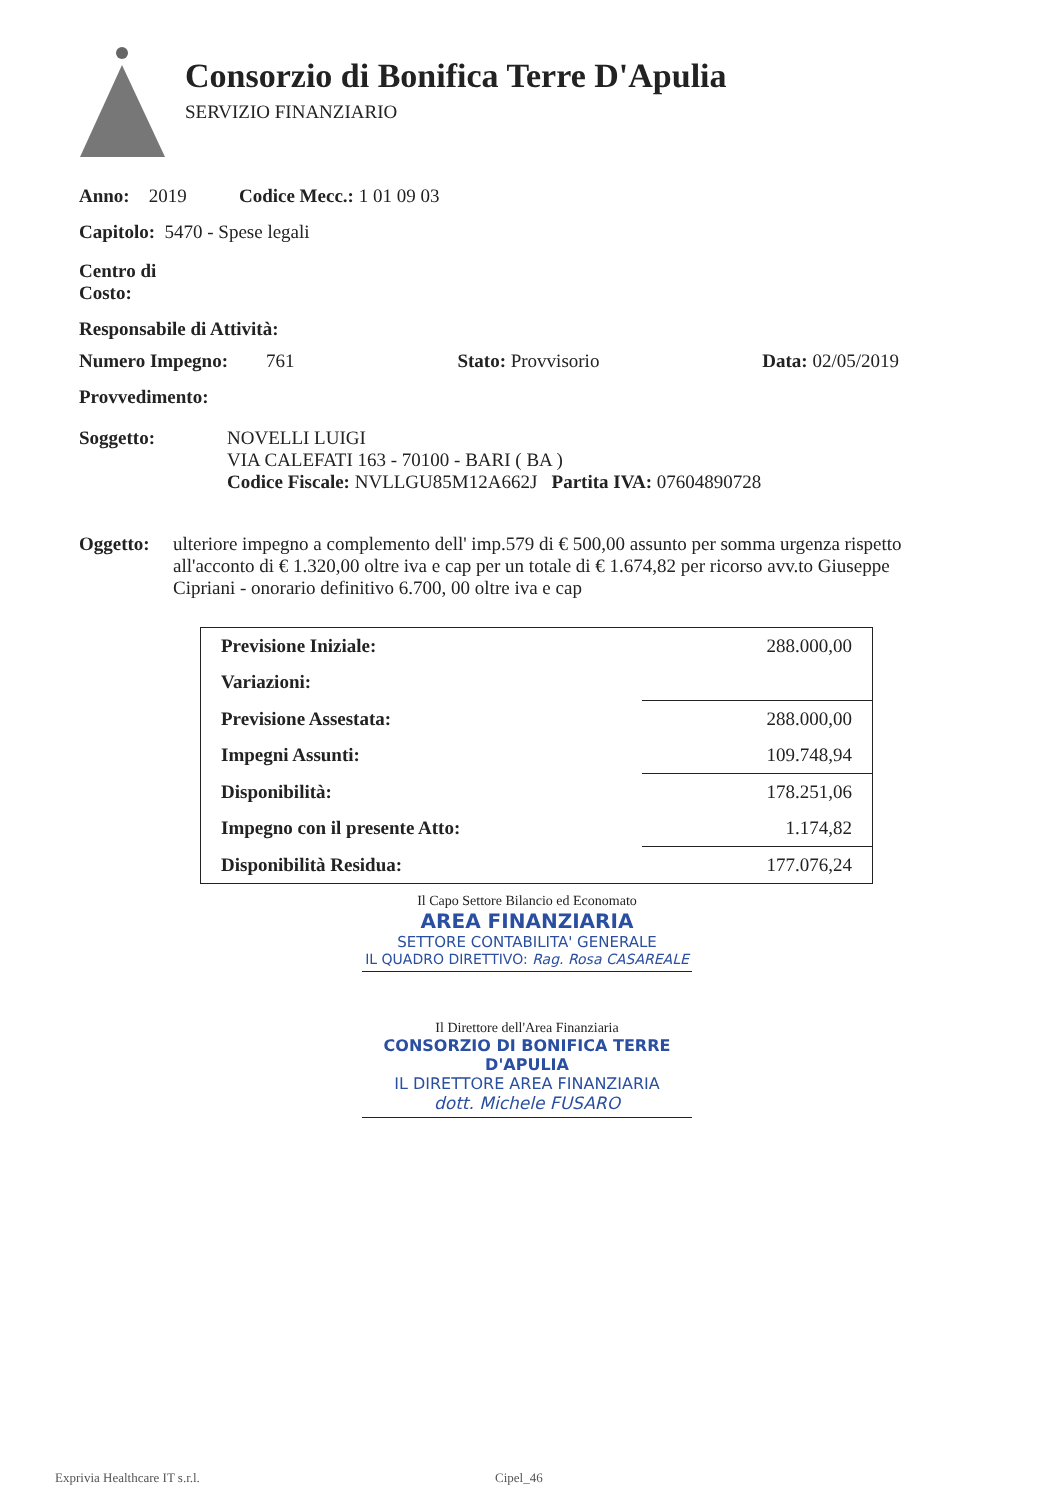Consorzio di Bonifica Terre D'Apulia
SERVIZIO FINANZIARIO
Anno: 2019 Codice Mecc.: 1 01 09 03
Capitolo: 5470 - Spese legali
Centro di
Costo:
Responsabile di Attività:
Numero Impegno: 761 Stato: Provvisorio Data: 02/05/2019
Provvedimento:
Soggetto: NOVELLI LUIGI
VIA CALEFATI 163 - 70100 - BARI ( BA )
Codice Fiscale: NVLLGU85M12A662J Partita IVA: 07604890728
Oggetto: ulteriore impegno a complemento dell' imp.579 di € 500,00 assunto per somma urgenza rispetto all'acconto di € 1.320,00 oltre iva e cap per un totale di € 1.674,82 per ricorso avv.to Giuseppe Cipriani - onorario definitivo 6.700, 00 oltre iva e cap
| Previsione Iniziale: | 288.000,00 |
| Variazioni: | |
| Previsione Assestata: | 288.000,00 |
| Impegni Assunti: | 109.748,94 |
| Disponibilità: | 178.251,06 |
| Impegno con il presente Atto: | 1.174,82 |
| Disponibilità Residua: | 177.076,24 |
Il Capo Settore Bilancio ed Economato
AREA FINANZIARIA
SETTORE CONTABILITA' GENERALE
IL QUADRO DIRETTIVO: Rag. Rosa CASAREALE
Il Direttore dell'Area Finanziaria
CONSORZIO DI BONIFICA TERRE D'APULIA
IL DIRETTORE AREA FINANZIARIA
dott. Michele FUSARO
Exprivia Healthcare IT s.r.l. Cipel_46